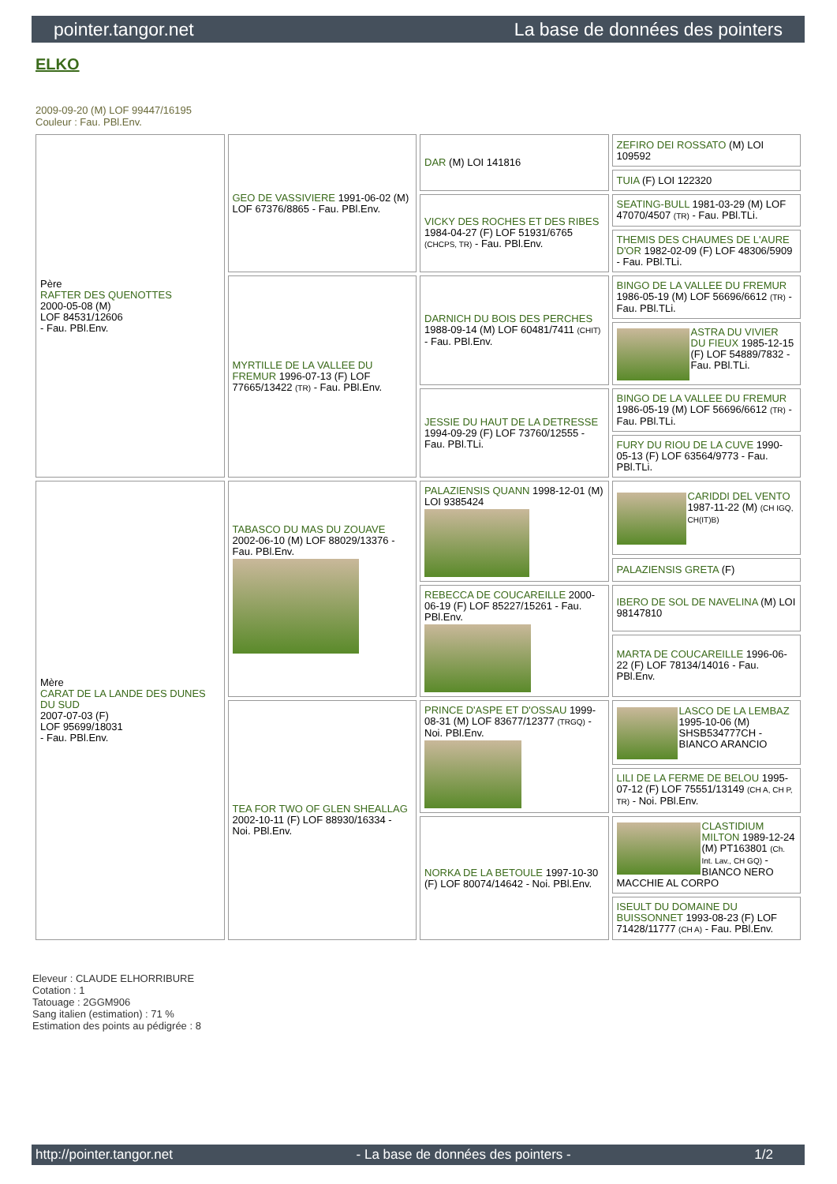pointer.tangor.net La base de données des pointers
ELKO
2009-09-20 (M) LOF 99447/16195
Couleur : Fau. PBl.Env.
| Père RAFTER DES QUENOTTES 2000-05-08 (M) LOF 84531/12606 - Fau. PBl.Env. | GEO DE VASSIVIERE 1991-06-02 (M) LOF 67376/8865 - Fau. PBl.Env. | DAR (M) LOI 141816 | ZEFIRO DEI ROSSATO (M) LOI 109592 |
| | | | TUIA (F) LOI 122320 |
| | | VICKY DES ROCHES ET DES RIBES 1984-04-27 (F) LOF 51931/6765 (CHCPS, TR) - Fau. PBl.Env. | SEATING-BULL 1981-03-29 (M) LOF 47070/4507 (TR) - Fau. PBl.TLi. |
| | | | THEMIS DES CHAUMES DE L'AURE D'OR 1982-02-09 (F) LOF 48306/5909 - Fau. PBl.TLi. |
| | MYRTILLE DE LA VALLEE DU FREMUR 1996-07-13 (F) LOF 77665/13422 (TR) - Fau. PBl.Env. | DARNICH DU BOIS DES PERCHES 1988-09-14 (M) LOF 60481/7411 (CHIT) - Fau. PBl.Env. | BINGO DE LA VALLEE DU FREMUR 1986-05-19 (M) LOF 56696/6612 (TR) - Fau. PBl.TLi. |
| | | | ASTRA DU VIVIER DU FIEUX 1985-12-15 (F) LOF 54889/7832 - Fau. PBl.TLi. |
| | | JESSIE DU HAUT DE LA DETRESSE 1994-09-29 (F) LOF 73760/12555 - Fau. PBl.TLi. | BINGO DE LA VALLEE DU FREMUR 1986-05-19 (M) LOF 56696/6612 (TR) - Fau. PBl.TLi. |
| | | | FURY DU RIOU DE LA CUVE 1990-05-13 (F) LOF 63564/9773 - Fau. PBl.TLi. |
| Mère CARAT DE LA LANDE DES DUNES DU SUD 2007-07-03 (F) LOF 95699/18031 - Fau. PBl.Env. | TABASCO DU MAS DU ZOUAVE 2002-06-10 (M) LOF 88029/13376 - Fau. PBl.Env. | PALAZIENSIS QUANN 1998-12-01 (M) LOI 9385424 | CARIDDI DEL VENTO 1987-11-22 (M) (CH IGQ, CH(IT)B) |
| | | | PALAZIENSIS GRETA (F) |
| | | REBECCA DE COUCAREILLE 2000-06-19 (F) LOF 85227/15261 - Fau. PBl.Env. | IBERO DE SOL DE NAVELINA (M) LOI 98147810 |
| | | | MARTA DE COUCAREILLE 1996-06-22 (F) LOF 78134/14016 - Fau. PBl.Env. |
| | TEA FOR TWO OF GLEN SHEALLAG 2002-10-11 (F) LOF 88930/16334 - Noi. PBl.Env. | PRINCE D'ASPE ET D'OSSAU 1999-08-31 (M) LOF 83677/12377 (TRGQ) - Noi. PBl.Env. | LASCO DE LA LEMBAZ 1995-10-06 (M) SHSB534777CH - BIANCO ARANCIO |
| | | | LILI DE LA FERME DE BELOU 1995-07-12 (F) LOF 75551/13149 (CH A, CH P, TR) - Noi. PBl.Env. |
| | | NORKA DE LA BETOULE 1997-10-30 (F) LOF 80074/14642 - Noi. PBl.Env. | CLASTIDIUM MILTON 1989-12-24 (M) PT163801 (Ch. Int. Lav., CH GQ) - BIANCO NERO MACCHIE AL CORPO |
| | | | ISEULT DU DOMAINE DU BUISSONNET 1993-08-23 (F) LOF 71428/11777 (CH A) - Fau. PBl.Env. |
Eleveur : CLAUDE ELHORRIBURE
Cotation : 1
Tatouage : 2GGM906
Sang italien (estimation) : 71 %
Estimation des points au pédigrée : 8
http://pointer.tangor.net - La base de données des pointers - 1/2